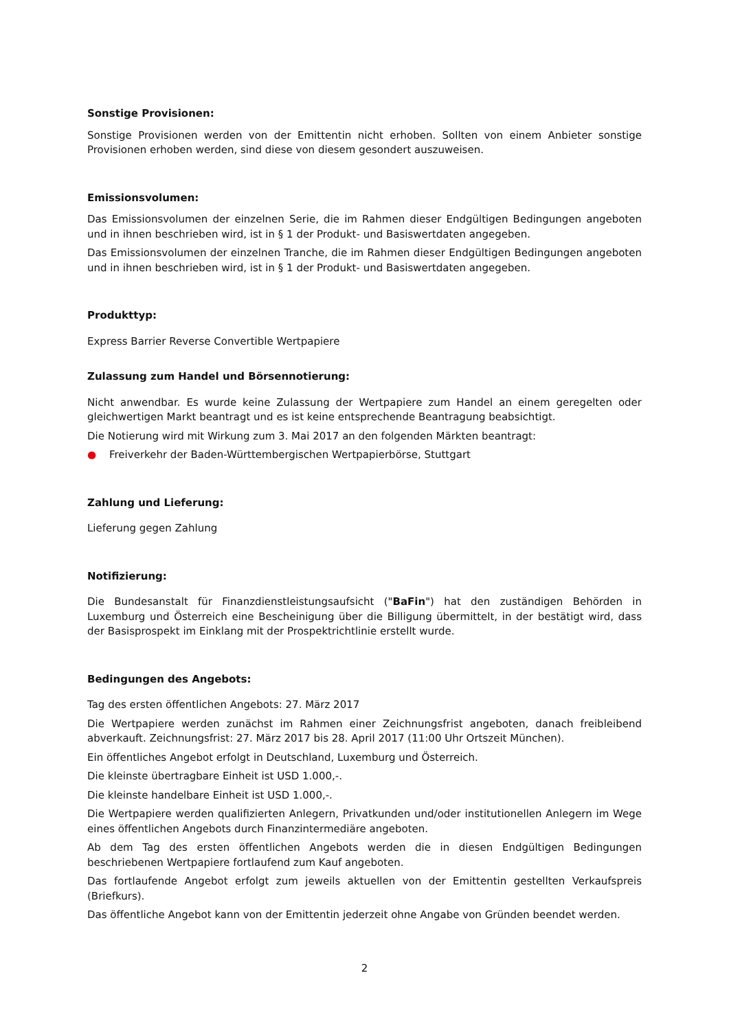Sonstige Provisionen:
Sonstige Provisionen werden von der Emittentin nicht erhoben. Sollten von einem Anbieter sonstige Provisionen erhoben werden, sind diese von diesem gesondert auszuweisen.
Emissionsvolumen:
Das Emissionsvolumen der einzelnen Serie, die im Rahmen dieser Endgültigen Bedingungen angeboten und in ihnen beschrieben wird, ist in § 1 der Produkt- und Basiswertdaten angegeben.
Das Emissionsvolumen der einzelnen Tranche, die im Rahmen dieser Endgültigen Bedingungen angeboten und in ihnen beschrieben wird, ist in § 1 der Produkt- und Basiswertdaten angegeben.
Produkttyp:
Express Barrier Reverse Convertible Wertpapiere
Zulassung zum Handel und Börsennotierung:
Nicht anwendbar. Es wurde keine Zulassung der Wertpapiere zum Handel an einem geregelten oder gleichwertigen Markt beantragt und es ist keine entsprechende Beantragung beabsichtigt.
Die Notierung wird mit Wirkung zum 3. Mai 2017 an den folgenden Märkten beantragt:
● Freiverkehr der Baden-Württembergischen Wertpapierbörse, Stuttgart
Zahlung und Lieferung:
Lieferung gegen Zahlung
Notifizierung:
Die Bundesanstalt für Finanzdienstleistungsaufsicht ("BaFin") hat den zuständigen Behörden in Luxemburg und Österreich eine Bescheinigung über die Billigung übermittelt, in der bestätigt wird, dass der Basisprospekt im Einklang mit der Prospektrichtlinie erstellt wurde.
Bedingungen des Angebots:
Tag des ersten öffentlichen Angebots: 27. März 2017
Die Wertpapiere werden zunächst im Rahmen einer Zeichnungsfrist angeboten, danach freibleibend abverkauft. Zeichnungsfrist: 27. März 2017 bis 28. April 2017 (11:00 Uhr Ortszeit München).
Ein öffentliches Angebot erfolgt in Deutschland, Luxemburg und Österreich.
Die kleinste übertragbare Einheit ist USD 1.000,-.
Die kleinste handelbare Einheit ist USD 1.000,-.
Die Wertpapiere werden qualifizierten Anlegern, Privatkunden und/oder institutionellen Anlegern im Wege eines öffentlichen Angebots durch Finanzintermediäre angeboten.
Ab dem Tag des ersten öffentlichen Angebots werden die in diesen Endgültigen Bedingungen beschriebenen Wertpapiere fortlaufend zum Kauf angeboten.
Das fortlaufende Angebot erfolgt zum jeweils aktuellen von der Emittentin gestellten Verkaufspreis (Briefkurs).
Das öffentliche Angebot kann von der Emittentin jederzeit ohne Angabe von Gründen beendet werden.
2